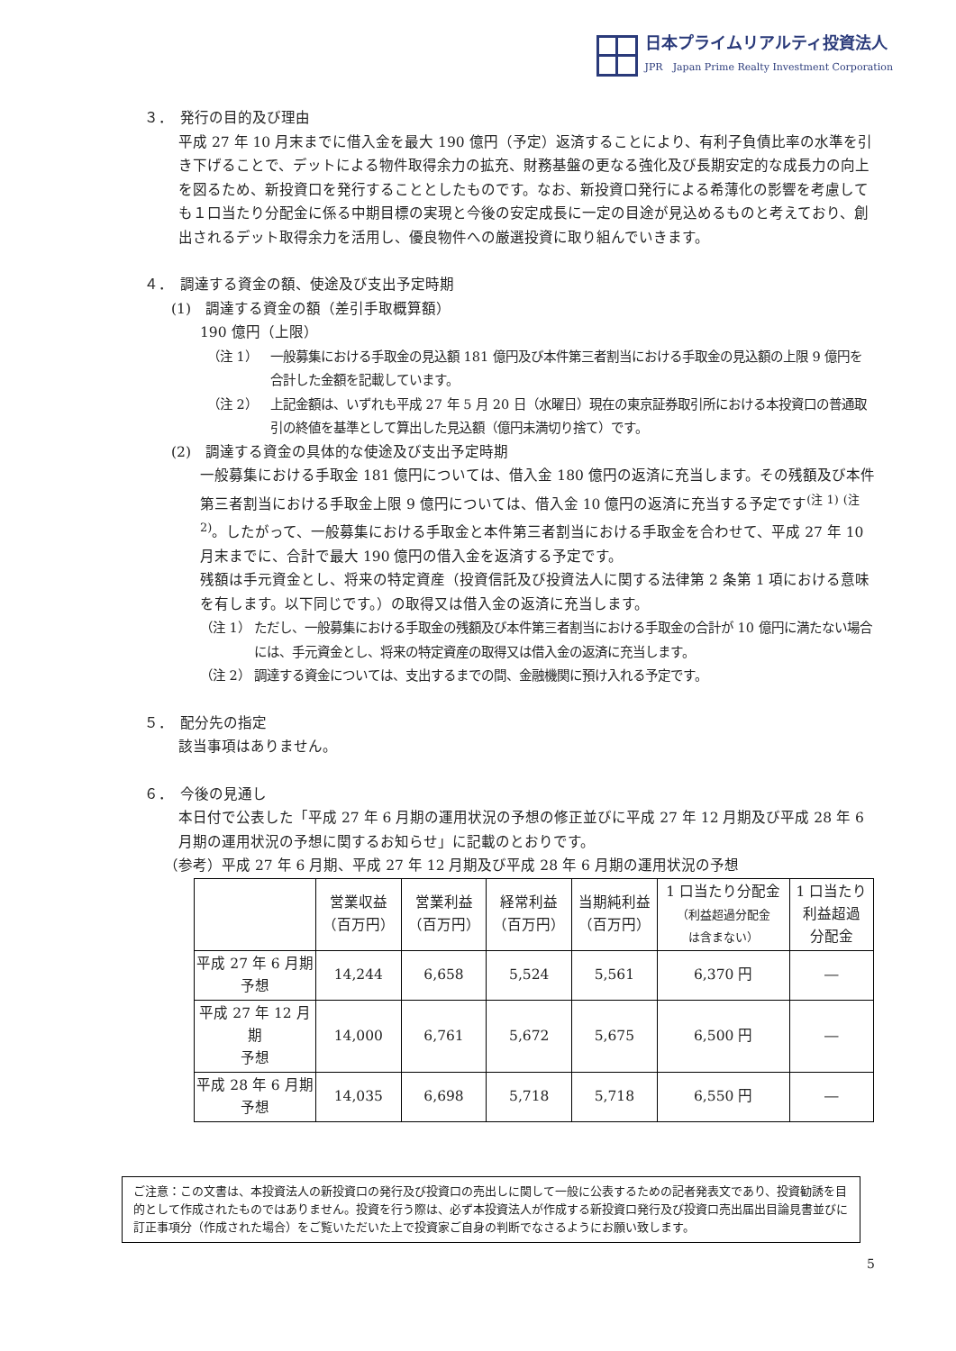日本プライムリアルティ投資法人
JPR　Japan Prime Realty Investment Corporation
３．　発行の目的及び理由
平成 27 年 10 月末までに借入金を最大 190 億円（予定）返済することにより、有利子負債比率の水準を引き下げることで、デットによる物件取得余力の拡充、財務基盤の更なる強化及び長期安定的な成長力の向上を図るため、新投資口を発行することとしたものです。なお、新投資口発行による希薄化の影響を考慮しても１口当たり分配金に係る中期目標の実現と今後の安定成長に一定の目途が見込めるものと考えており、創出されるデット取得余力を活用し、優良物件への厳選投資に取り組んでいきます。
４．　調達する資金の額、使途及び支出予定時期
(1)　調達する資金の額（差引手取概算額）
190 億円（上限）
（注 1） 一般募集における手取金の見込額 181 億円及び本件第三者割当における手取金の見込額の上限 9 億円を合計した金額を記載しています。
（注 2） 上記金額は、いずれも平成 27 年 5 月 20 日（水曜日）現在の東京証券取引所における本投資口の普通取引の終値を基準として算出した見込額（億円未満切り捨て）です。
(2)　調達する資金の具体的な使途及び支出予定時期
一般募集における手取金 181 億円については、借入金 180 億円の返済に充当します。その残額及び本件第三者割当における手取金上限 9 億円については、借入金 10 億円の返済に充当する予定です<sup>(注 1)</sup> <sup>(注 2)</sup>。したがって、一般募集における手取金と本件第三者割当における手取金を合わせて、平成 27 年 10 月末までに、合計で最大 190 億円の借入金を返済する予定です。
残額は手元資金とし、将来の特定資産（投資信託及び投資法人に関する法律第 2 条第 1 項における意味を有します。以下同じです。）の取得又は借入金の返済に充当します。
（注 1） ただし、一般募集における手取金の残額及び本件第三者割当における手取金の合計が 10 億円に満たない場合には、手元資金とし、将来の特定資産の取得又は借入金の返済に充当します。
（注 2） 調達する資金については、支出するまでの間、金融機関に預け入れる予定です。
５．　配分先の指定
該当事項はありません。
６．　今後の見通し
本日付で公表した「平成 27 年 6 月期の運用状況の予想の修正並びに平成 27 年 12 月期及び平成 28 年 6 月期の運用状況の予想に関するお知らせ」に記載のとおりです。
（参考）平成 27 年 6 月期、平成 27 年 12 月期及び平成 28 年 6 月期の運用状況の予想
| | 営業収益 （百万円） | 営業利益 （百万円） | 経常利益 （百万円） | 当期純利益 （百万円） | 1 口当たり分配金 （利益超過分配金 は含まない） | 1 口当たり 利益超過 分配金 |
| --- | --- | --- | --- | --- | --- | --- |
| 平成 27 年 6 月期 予想 | 14,244 | 6,658 | 5,524 | 5,561 | 6,370 円 | ― |
| 平成 27 年 12 月期 予想 | 14,000 | 6,761 | 5,672 | 5,675 | 6,500 円 | ― |
| 平成 28 年 6 月期 予想 | 14,035 | 6,698 | 5,718 | 5,718 | 6,550 円 | ― |
ご注意：この文書は、本投資法人の新投資口の発行及び投資口の売出しに関して一般に公表するための記者発表文であり、投資勧誘を目的として作成されたものではありません。投資を行う際は、必ず本投資法人が作成する新投資口発行及び投資口売出届出目論見書並びに訂正事項分（作成された場合）をご覧いただいた上で投資家ご自身の判断でなさるようにお願い致します。
5